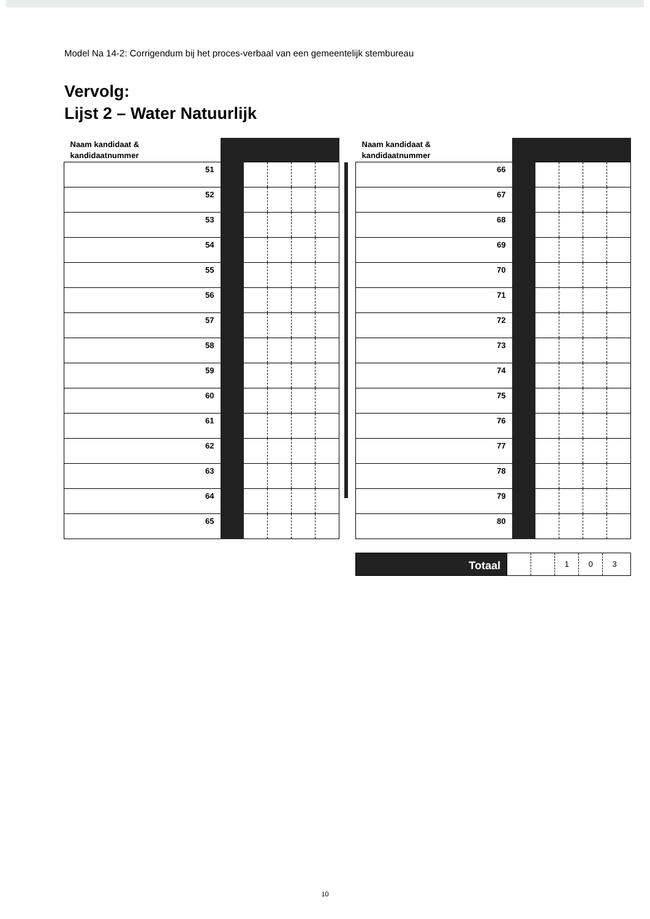Model Na 14-2: Corrigendum bij het proces-verbaal van een gemeentelijk stembureau
Vervolg:
Lijst 2 – Water Natuurlijk
| Naam kandidaat & kandidaatnummer | | | | | |
| 51 | | | | | |
| 52 | | | | | |
| 53 | | | | | |
| 54 | | | | | |
| 55 | | | | | |
| 56 | | | | | |
| 57 | | | | | |
| 58 | | | | | |
| 59 | | | | | |
| 60 | | | | | |
| 61 | | | | | |
| 62 | | | | | |
| 63 | | | | | |
| 64 | | | | | |
| 65 | | | | | |
| Naam kandidaat & kandidaatnummer | | | | | |
| 66 | | | | | |
| 67 | | | | | |
| 68 | | | | | |
| 69 | | | | | |
| 70 | | | | | |
| 71 | | | | | |
| 72 | | | | | |
| 73 | | | | | |
| 74 | | | | | |
| 75 | | | | | |
| 76 | | | | | |
| 77 | | | | | |
| 78 | | | | | |
| 79 | | | | | |
| 80 | | | | | |
Totaal
1 0 3
10